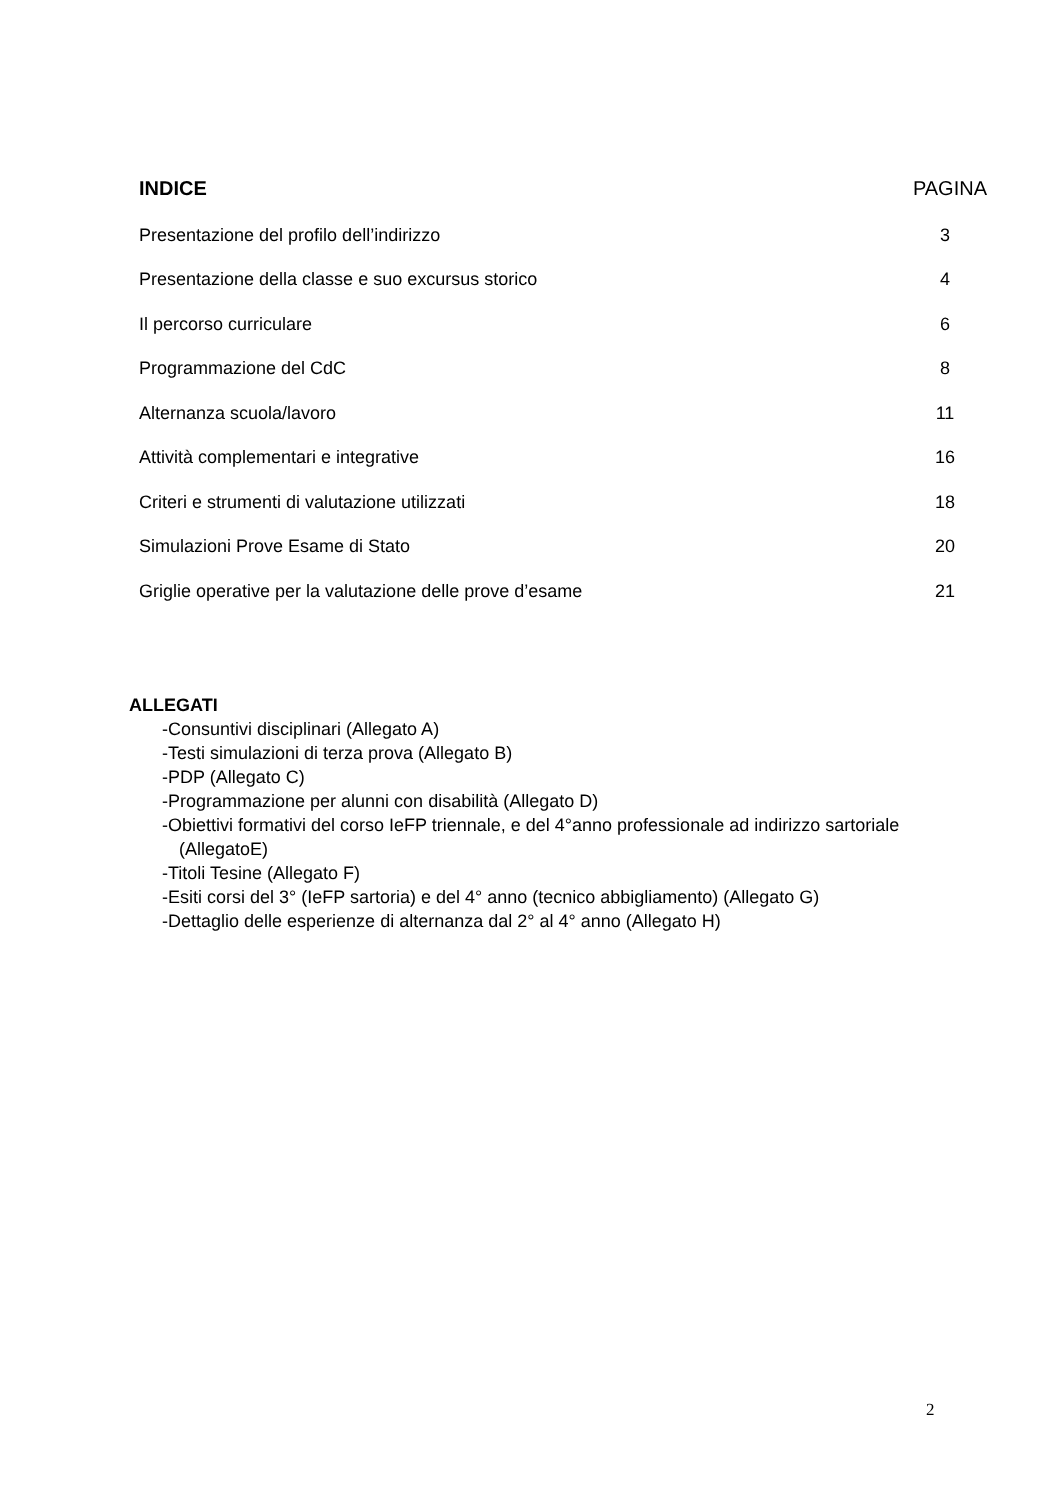INDICE PAGINA
Presentazione del profilo dell’indirizzo 3
Presentazione della classe e suo excursus storico 4
Il percorso curriculare 6
Programmazione del CdC 8
Alternanza scuola/lavoro 11
Attività complementari e integrative 16
Criteri e strumenti di valutazione utilizzati 18
Simulazioni Prove Esame di Stato 20
Griglie operative per la valutazione delle prove d’esame 21
ALLEGATI
-Consuntivi disciplinari (Allegato A)
-Testi simulazioni di terza prova (Allegato B)
-PDP (Allegato C)
-Programmazione per alunni con disabilità (Allegato D)
-Obiettivi formativi del corso IeFP triennale, e del 4°anno professionale ad indirizzo sartoriale (AllegatoE)
-Titoli Tesine (Allegato F)
-Esiti corsi del 3° (IeFP sartoria) e del 4° anno (tecnico abbigliamento) (Allegato G)
-Dettaglio delle esperienze di alternanza dal 2° al 4° anno (Allegato H)
2